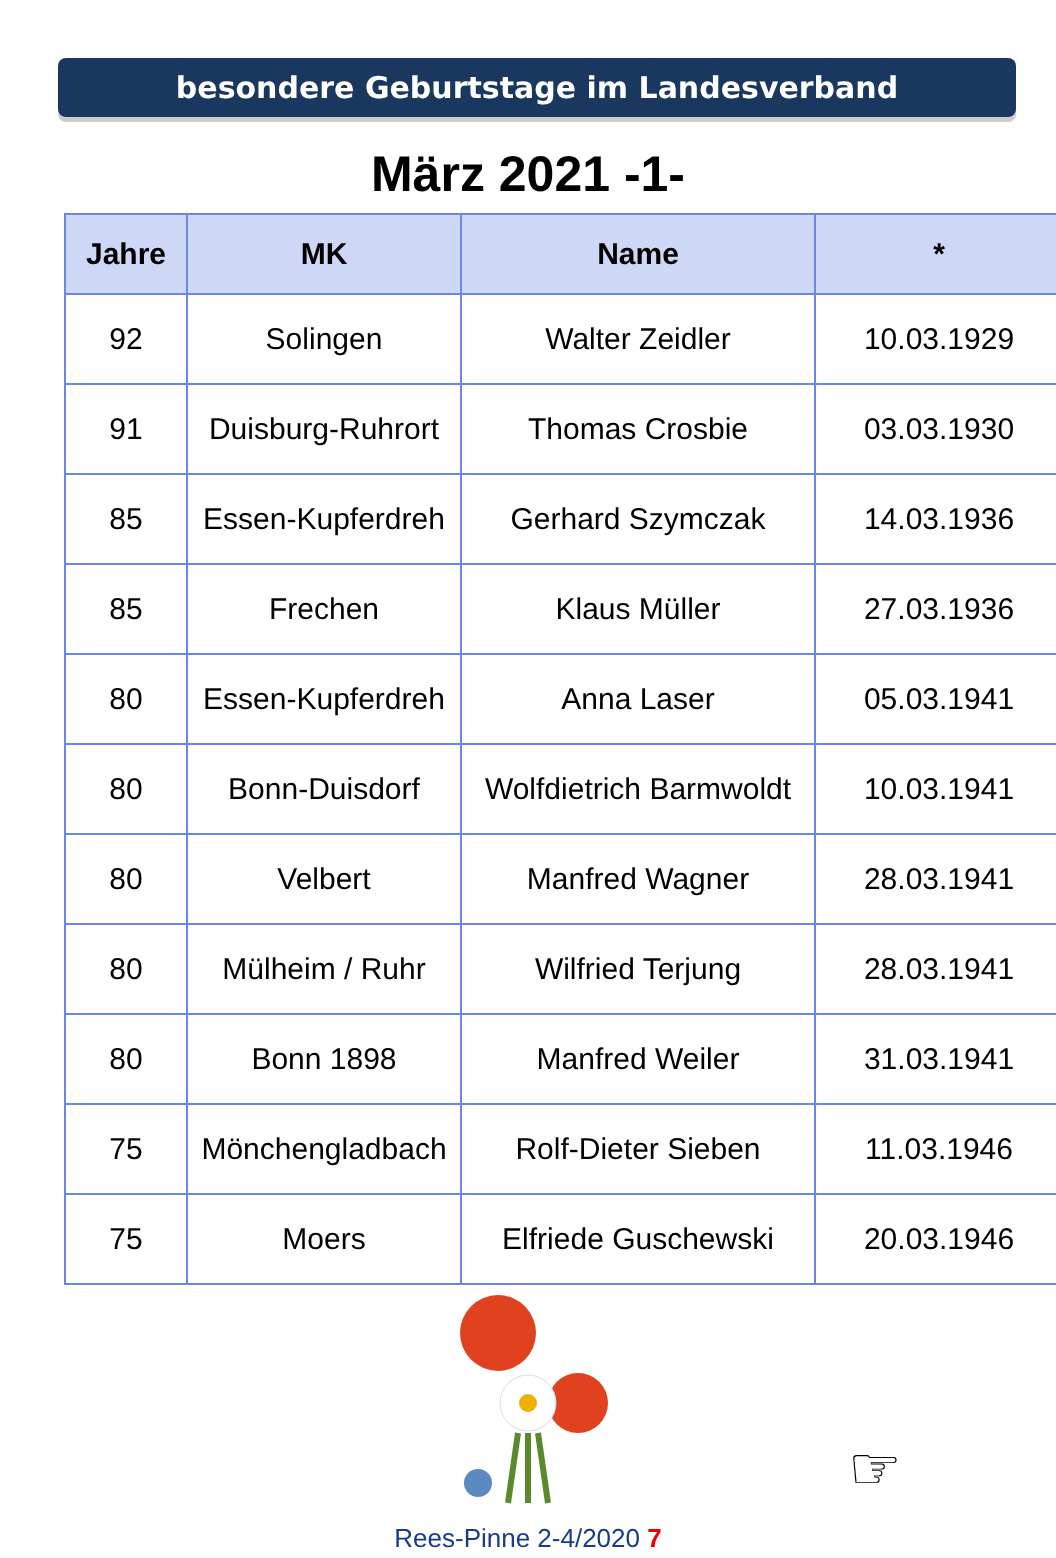besondere Geburtstage im Landesverband
März 2021 -1-
| Jahre | MK | Name | * |
| --- | --- | --- | --- |
| 92 | Solingen | Walter Zeidler | 10.03.1929 |
| 91 | Duisburg-Ruhrort | Thomas Crosbie | 03.03.1930 |
| 85 | Essen-Kupferdreh | Gerhard Szymczak | 14.03.1936 |
| 85 | Frechen | Klaus Müller | 27.03.1936 |
| 80 | Essen-Kupferdreh | Anna Laser | 05.03.1941 |
| 80 | Bonn-Duisdorf | Wolfdietrich Barmwoldt | 10.03.1941 |
| 80 | Velbert | Manfred Wagner | 28.03.1941 |
| 80 | Mülheim / Ruhr | Wilfried Terjung | 28.03.1941 |
| 80 | Bonn 1898 | Manfred Weiler | 31.03.1941 |
| 75 | Mönchengladbach | Rolf-Dieter Sieben | 11.03.1946 |
| 75 | Moers | Elfriede Guschewski | 20.03.1946 |
☞
Rees-Pinne 2-4/2020 7